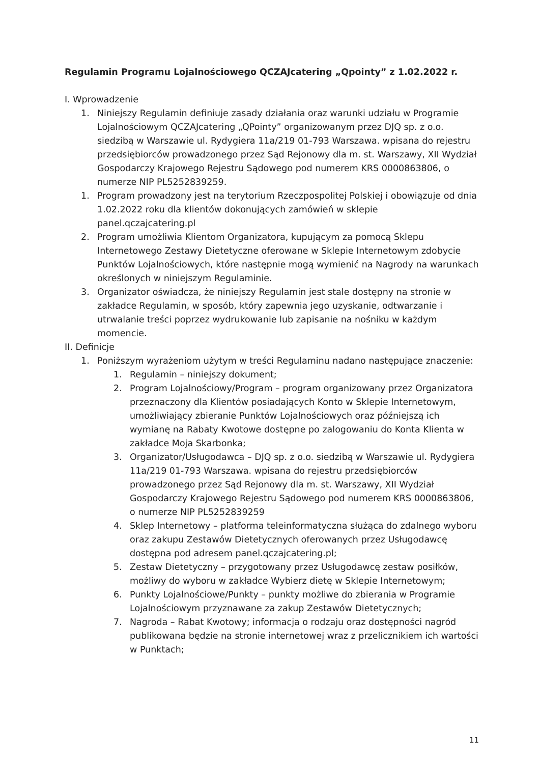Regulamin Programu Lojalnościowego QCZAJcatering „Qpointy” z 1.02.2022 r.
I. Wprowadzenie
1. Niniejszy Regulamin definiuje zasady działania oraz warunki udziału w Programie Lojalnościowym QCZAJcatering „QPointy” organizowanym przez DJQ sp. z o.o. siedzibą w Warszawie ul. Rydygiera 11a/219 01-793 Warszawa. wpisana do rejestru przedsiębiorców prowadzonego przez Sąd Rejonowy dla m. st. Warszawy, XII Wydział Gospodarczy Krajowego Rejestru Sądowego pod numerem KRS 0000863806, o numerze NIP PL5252839259.
1. Program prowadzony jest na terytorium Rzeczpospolitej Polskiej i obowiązuje od dnia 1.02.2022 roku dla klientów dokonujących zamówień w sklepie panel.qczajcatering.pl
2. Program umożliwia Klientom Organizatora, kupującym za pomocą Sklepu Internetowego Zestawy Dietetyczne oferowane w Sklepie Internetowym zdobycie Punktów Lojalnościowych, które następnie mogą wymienić na Nagrody na warunkach określonych w niniejszym Regulaminie.
3. Organizator oświadcza, że niniejszy Regulamin jest stale dostępny na stronie w zakładce Regulamin, w sposób, który zapewnia jego uzyskanie, odtwarzanie i utrwalanie treści poprzez wydrukowanie lub zapisanie na nośniku w każdym momencie.
II. Definicje
1. Poniższym wyrażeniom użytym w treści Regulaminu nadano następujące znaczenie:
1. Regulamin – niniejszy dokument;
2. Program Lojalnościowy/Program – program organizowany przez Organizatora przeznaczony dla Klientów posiadających Konto w Sklepie Internetowym, umożliwiający zbieranie Punktów Lojalnościowych oraz późniejszą ich wymianę na Rabaty Kwotowe dostępne po zalogowaniu do Konta Klienta w zakładce Moja Skarbonka;
3. Organizator/Usługodawca – DJQ sp. z o.o. siedzibą w Warszawie ul. Rydygiera 11a/219 01-793 Warszawa. wpisana do rejestru przedsiębiorców prowadzonego przez Sąd Rejonowy dla m. st. Warszawy, XII Wydział Gospodarczy Krajowego Rejestru Sądowego pod numerem KRS 0000863806, o numerze NIP PL5252839259
4. Sklep Internetowy – platforma teleinformatyczna służąca do zdalnego wyboru oraz zakupu Zestawów Dietetycznych oferowanych przez Usługodawcę dostępna pod adresem panel.qczajcatering.pl;
5. Zestaw Dietetyczny – przygotowany przez Usługodawcę zestaw posiłków, możliwy do wyboru w zakładce Wybierz dietę w Sklepie Internetowym;
6. Punkty Lojalnościowe/Punkty – punkty możliwe do zbierania w Programie Lojalnościowym przyznawane za zakup Zestawów Dietetycznych;
7. Nagroda – Rabat Kwotowy; informacja o rodzaju oraz dostępności nagród publikowana będzie na stronie internetowej wraz z przelicznikiem ich wartości w Punktach;
11